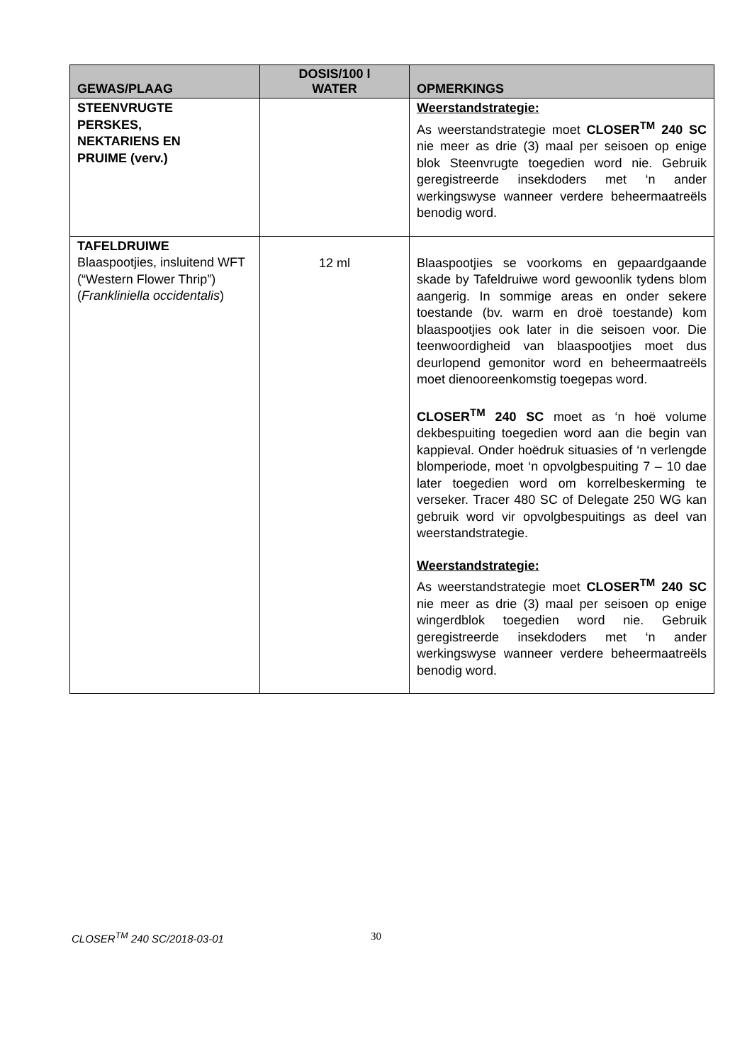| GEWAS/PLAAG | DOSIS/100 l WATER | OPMERKINGS |
| --- | --- | --- |
| STEENVRUGTE PERSKES, NEKTARIENS EN PRUIME (verv.) | | Weerstandstrategie: As weerstandstrategie moet CLOSER<sup>TM</sup> 240 SC nie meer as drie (3) maal per seisoen op enige blok Steenvrugte toegedien word nie. Gebruik geregistreerde insekdoders met ‘n ander werkingswyse wanneer verdere beheermaatreëls benodig word. |
| TAFELDRUIWE Blaaspootjies, insluitend WFT (“Western Flower Thrip”) ( Frankliniella occidentalis ) | 12 ml | Blaaspootjies se voorkoms en gepaardgaande skade by Tafeldruiwe word gewoonlik tydens blom aangerig. In sommige areas en onder sekere toestande (bv. warm en droë toestande) kom blaaspootjies ook later in die seisoen voor. Die teenwoordigheid van blaaspootjies moet dus deurlopend gemonitor word en beheermaatreëls moet dienooreenkomstig toegepas word. CLOSER<sup>TM</sup> 240 SC moet as ‘n hoë volume dekbespuiting toegedien word aan die begin van kappieval. Onder hoëdruk situasies of ‘n verlengde blomperiode, moet ‘n opvolgbespuiting 7 – 10 dae later toegedien word om korrelbeskerming te verseker. Tracer 480 SC of Delegate 250 WG kan gebruik word vir opvolgbespuitings as deel van weerstandstrategie. Weerstandstrategie: As weerstandstrategie moet CLOSER<sup>TM</sup> 240 SC nie meer as drie (3) maal per seisoen op enige wingerdblok toegedien word nie. Gebruik geregistreerde insekdoders met ‘n ander werkingswyse wanneer verdere beheermaatreëls benodig word. |
CLOSER<sup>TM</sup> 240 SC/2018-03-01 30